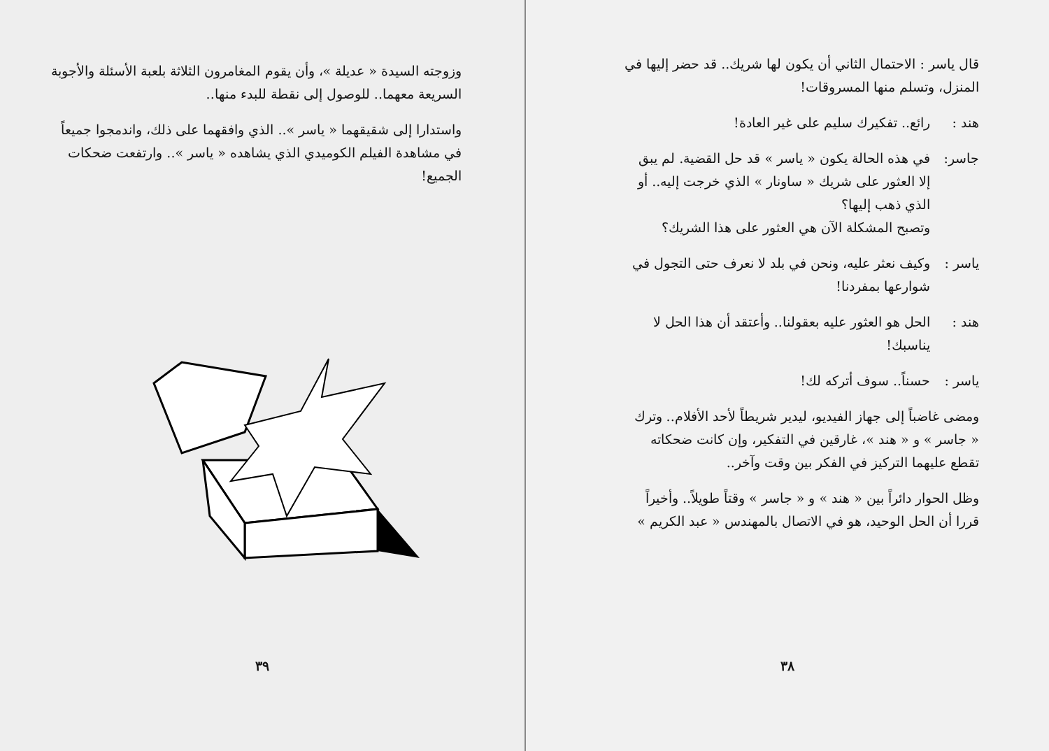قال ياسر : الاحتمال الثاني أن يكون لها شريك.. قد حضر إليها في المنزل، وتسلم منها المسروقات!
هند : رائع.. تفكيرك سليم على غير العادة!
جاسر: في هذه الحالة يكون « ياسر » قد حل القضية. لم يبق إلا العثور على شريك « ساونار » الذي خرجت إليه.. أو الذي ذهب إليها؟
وتصبح المشكلة الآن هي العثور على هذا الشريك؟
ياسر : وكيف نعثر عليه، ونحن في بلد لا نعرف حتى التجول في شوارعها بمفردنا!
هند : الحل هو العثور عليه بعقولنا.. وأعتقد أن هذا الحل لا يناسبك!
ياسر : حسناً.. سوف أتركه لك!
ومضى غاضباً إلى جهاز الفيديو، ليدير شريطاً لأحد الأفلام.. وترك « جاسر » و « هند »، غارقين في التفكير، وإن كانت ضحكاته تقطع عليهما التركيز في الفكر بين وقت وآخر..
وظل الحوار دائراً بين « هند » و « جاسر » وقتاً طويلاً.. وأخيراً قررا أن الحل الوحيد، هو في الاتصال بالمهندس « عبد الكريم »
٣٨
وزوجته السيدة « عديلة »، وأن يقوم المغامرون الثلاثة بلعبة الأسئلة والأجوبة السريعة معهما.. للوصول إلى نقطة للبدء منها..
واستدارا إلى شقيقهما « ياسر ».. الذي وافقهما على ذلك، واندمجوا جميعاً في مشاهدة الفيلم الكوميدي الذي يشاهده « ياسر ».. وارتفعت ضحكات الجميع!
٣٩